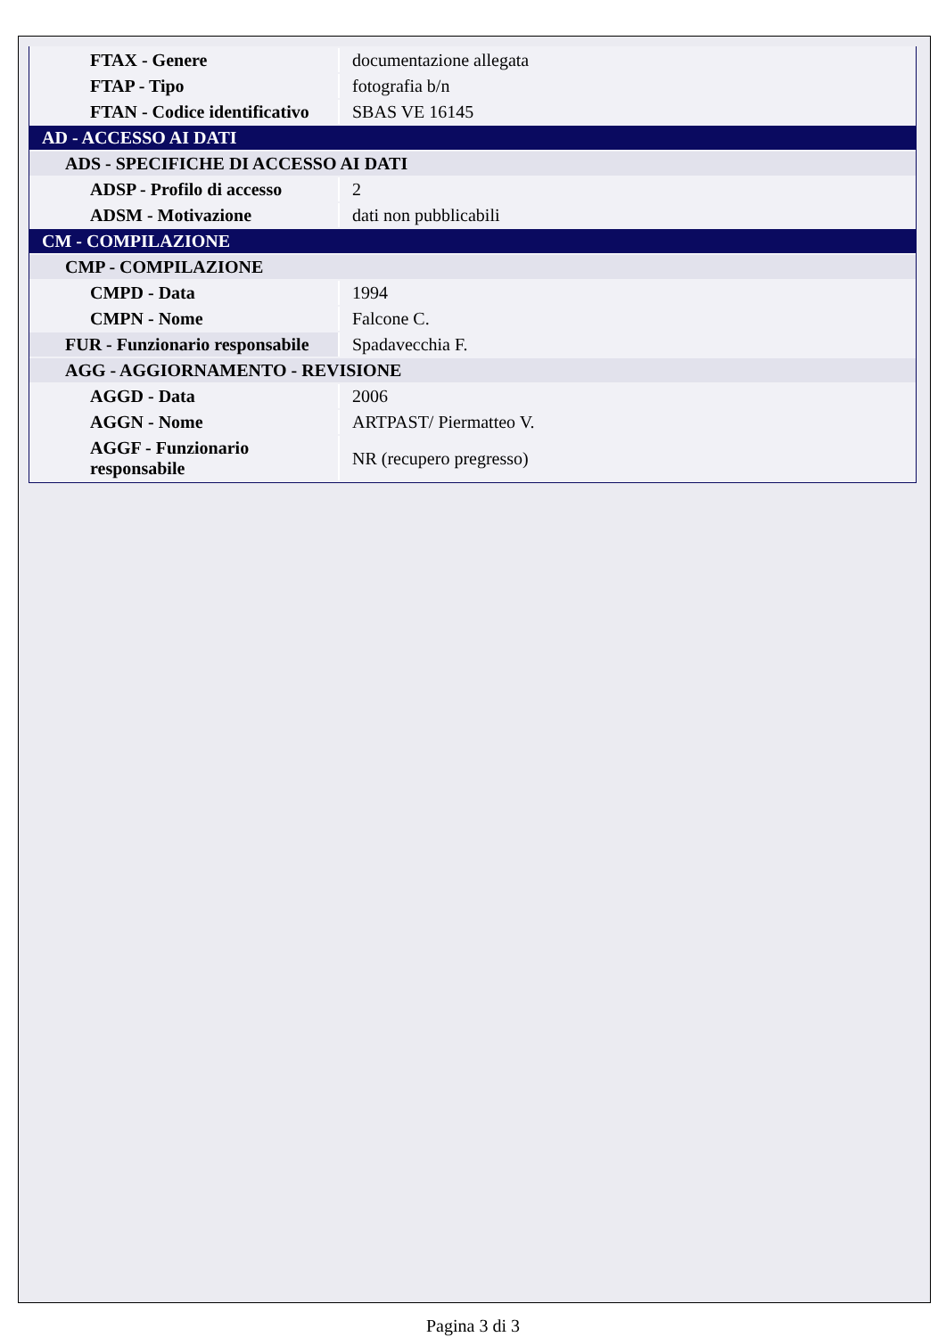| FTAX - Genere | documentazione allegata |
| FTAP - Tipo | fotografia b/n |
| FTAN - Codice identificativo | SBAS VE 16145 |
| AD - ACCESSO AI DATI | |
| ADS - SPECIFICHE DI ACCESSO AI DATI | |
| ADSP - Profilo di accesso | 2 |
| ADSM - Motivazione | dati non pubblicabili |
| CM - COMPILAZIONE | |
| CMP - COMPILAZIONE | |
| CMPD - Data | 1994 |
| CMPN - Nome | Falcone C. |
| FUR - Funzionario responsabile | Spadavecchia F. |
| AGG - AGGIORNAMENTO - REVISIONE | |
| AGGD - Data | 2006 |
| AGGN - Nome | ARTPAST/ Piermatteo V. |
| AGGF - Funzionario responsabile | NR (recupero pregresso) |
Pagina 3 di 3